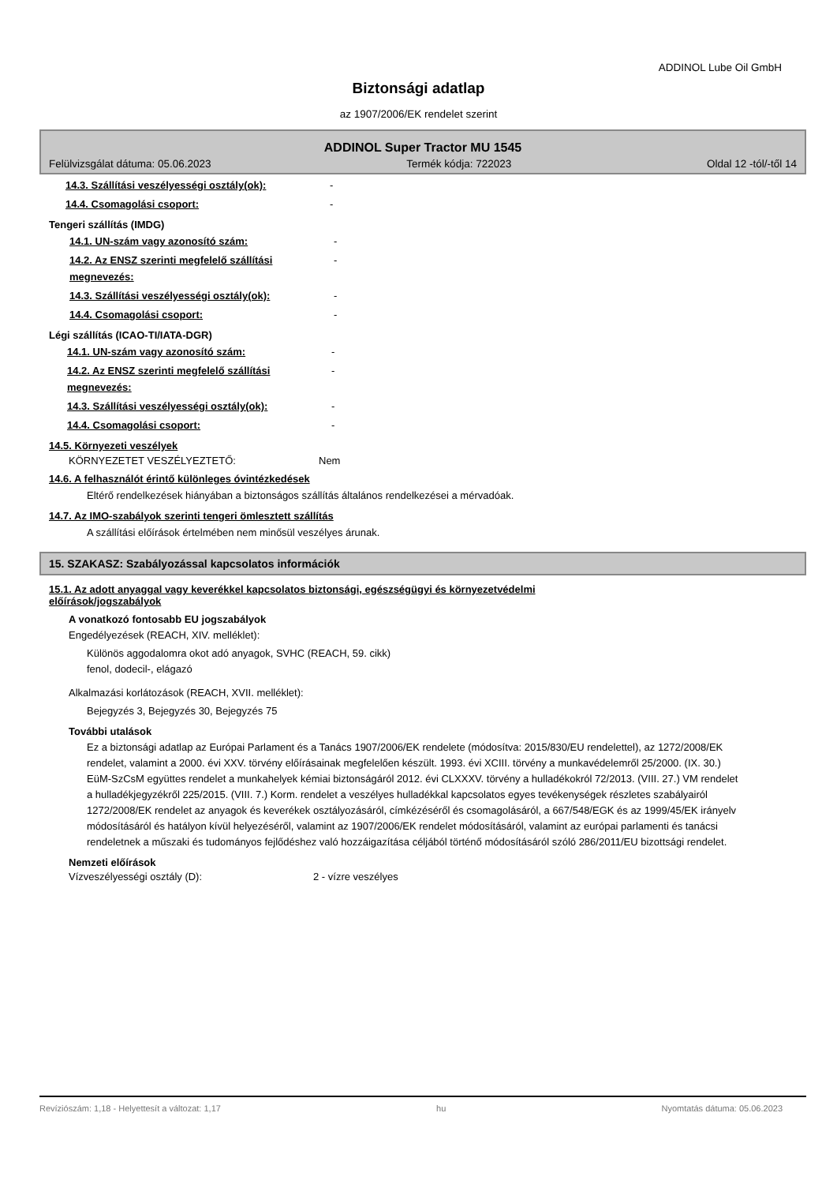ADDINOL Lube Oil GmbH
Biztonsági adatlap
az 1907/2006/EK rendelet szerint
ADDINOL Super Tractor MU 1545
Felülvizsgálat dátuma: 05.06.2023 Termék kódja: 722023 Oldal 12 -tól/-től 14
14.3. Szállítási veszélyességi osztály(ok):
-
14.4. Csomagolási csoport: -
Tengeri szállítás (IMDG)
14.1. UN-szám vagy azonosító szám: -
14.2. Az ENSZ szerinti megfelelő szállítási megnevezés:
-
14.3. Szállítási veszélyességi osztály(ok):
-
14.4. Csomagolási csoport: -
Légi szállítás (ICAO-TI/IATA-DGR)
14.1. UN-szám vagy azonosító szám: -
14.2. Az ENSZ szerinti megfelelő szállítási megnevezés:
-
14.3. Szállítási veszélyességi osztály(ok):
-
14.4. Csomagolási csoport: -
14.5. Környezeti veszélyek
KÖRNYEZETET VESZÉLYEZTETŐ: Nem
14.6. A felhasználót érintő különleges óvintézkedések
Eltérő rendelkezések hiányában a biztonságos szállítás általános rendelkezései a mérvadóak.
14.7. Az IMO-szabályok szerinti tengeri ömlesztett szállítás
A szállítási előírások értelmében nem minősül veszélyes árunak.
15. SZAKASZ: Szabályozással kapcsolatos információk
15.1. Az adott anyaggal vagy keverékkel kapcsolatos biztonsági, egészségügyi és környezetvédelmi előírások/jogszabályok
A vonatkozó fontosabb EU jogszabályok
Engedélyezések (REACH, XIV. melléklet):
Különös aggodalomra okot adó anyagok, SVHC (REACH, 59. cikk)
fenol, dodecil-, elágazó
Alkalmazási korlátozások (REACH, XVII. melléklet):
Bejegyzés 3, Bejegyzés 30, Bejegyzés 75
További utalások
Ez a biztonsági adatlap az Európai Parlament és a Tanács 1907/2006/EK rendelete (módosítva: 2015/830/EU rendelettel), az 1272/2008/EK rendelet, valamint a 2000. évi XXV. törvény előírásainak megfelelően készült. 1993. évi XCIII. törvény a munkavédelemről 25/2000. (IX. 30.) EüM-SzCsM együttes rendelet a munkahelyek kémiai biztonságáról 2012. évi CLXXXV. törvény a hulladékokról 72/2013. (VIII. 27.) VM rendelet a hulladékjegyzékről 225/2015. (VIII. 7.) Korm. rendelet a veszélyes hulladékkal kapcsolatos egyes tevékenységek részletes szabályairól 1272/2008/EK rendelet az anyagok és keverékek osztályozásáról, címkézéséről és csomagolásáról, a 667/548/EGK és az 1999/45/EK irányelv módosításáról és hatályon kívül helyezéséről, valamint az 1907/2006/EK rendelet módosításáról, valamint az európai parlamenti és tanácsi rendeletnek a műszaki és tudományos fejlődéshez való hozzáigazítása céljából történő módosításáról szóló 286/2011/EU bizottsági rendelet.
Nemzeti előírások
Vízveszélyességi osztály (D): 2 - vízre veszélyes
Revíziószám: 1,18 - Helyettesít a változat: 1,17 hu Nyomtatás dátuma: 05.06.2023